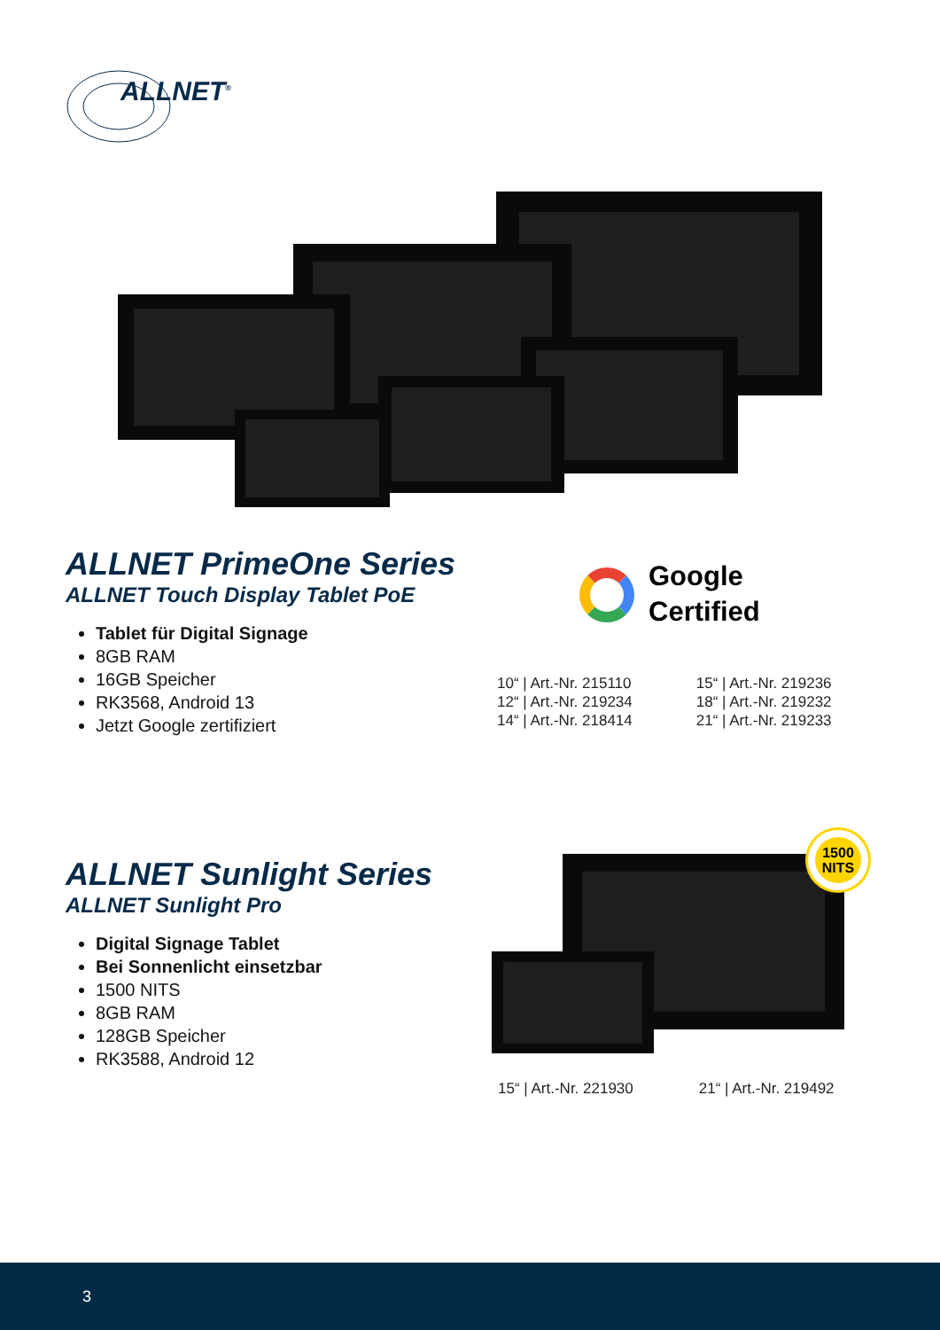ALLNET<sup>®</sup>
ALLNET PrimeOne Series
ALLNET Touch Display Tablet PoE
Tablet für Digital Signage
8GB RAM
16GB Speicher
RK3568, Android 13
Jetzt Google zertifiziert
Google
Certified
10“ | Art.-Nr. 215110
12“ | Art.-Nr. 219234
14“ | Art.-Nr. 218414
15“ | Art.-Nr. 219236
18“ | Art.-Nr. 219232
21“ | Art.-Nr. 219233
ALLNET Sunlight Series
ALLNET Sunlight Pro
Digital Signage Tablet
Bei Sonnenlicht einsetzbar
1500 NITS
8GB RAM
128GB Speicher
RK3588, Android 12
1500
NITS
15“ | Art.-Nr. 221930 21“ | Art.-Nr. 219492
3